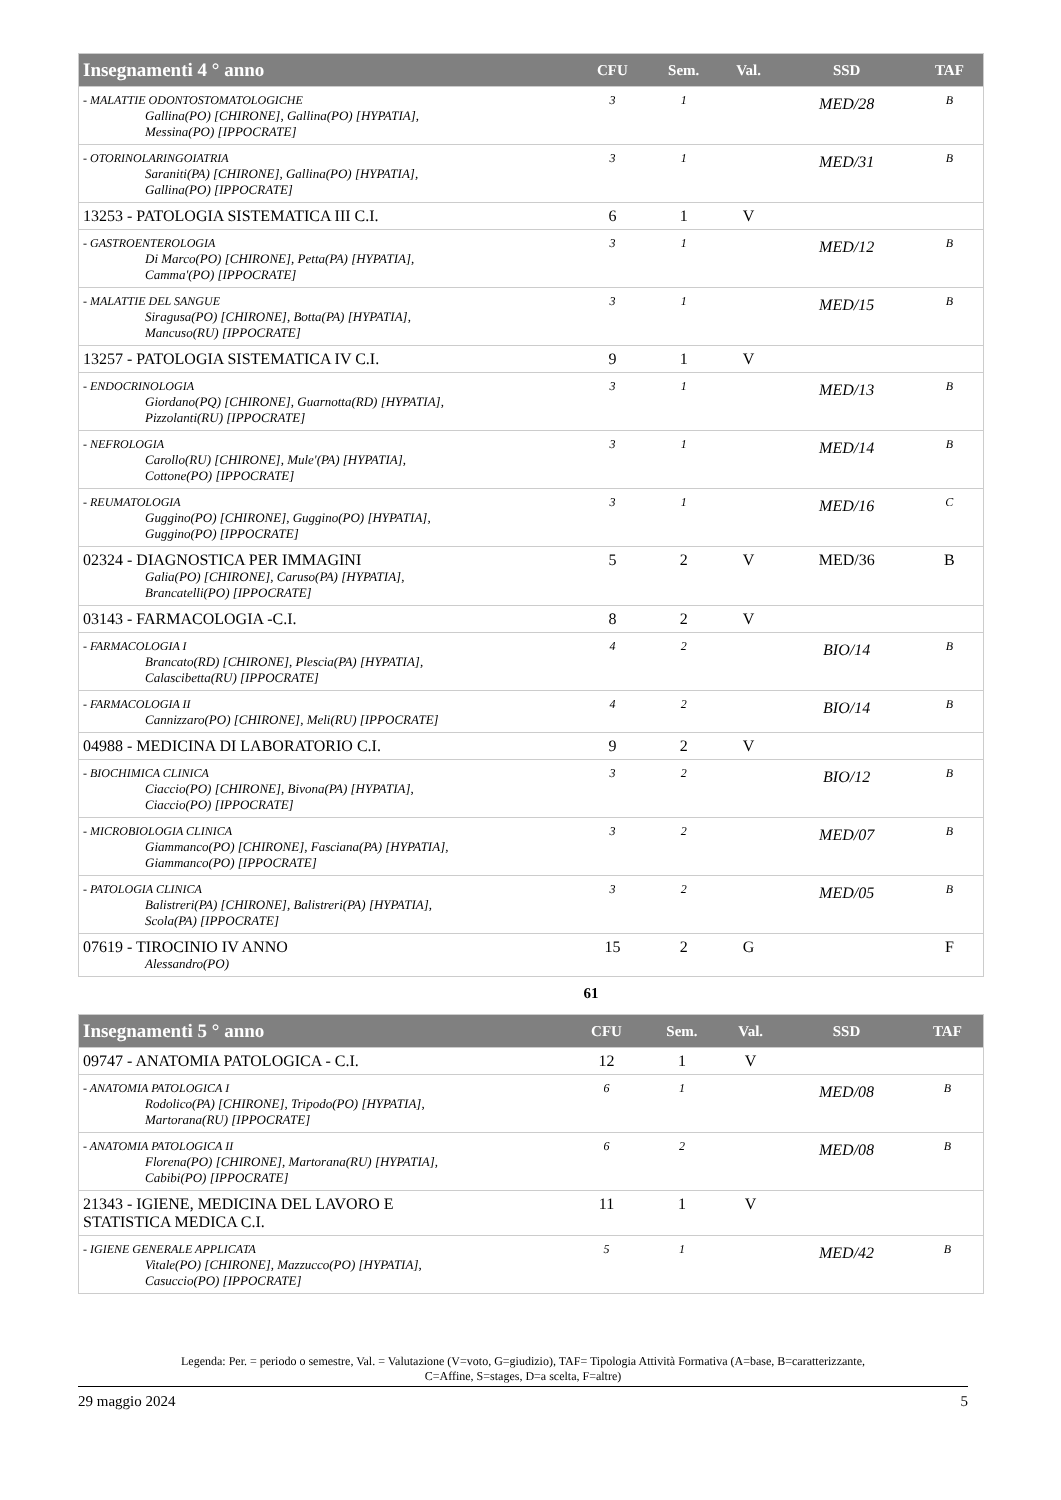| Insegnamenti 4 ° anno | CFU | Sem. | Val. | SSD | TAF |
| --- | --- | --- | --- | --- | --- |
| - MALATTIE ODONTOSTOMATOLOGICHE Gallina(PO) [CHIRONE], Gallina(PO) [HYPATIA], Messina(PO) [IPPOCRATE] | 3 | 1 | | MED/28 | B |
| - OTORINOLARINGOIATRIA Saraniti(PA) [CHIRONE], Gallina(PO) [HYPATIA], Gallina(PO) [IPPOCRATE] | 3 | 1 | | MED/31 | B |
| 13253 - PATOLOGIA SISTEMATICA III C.I. | 6 | 1 | V | | |
| - GASTROENTEROLOGIA Di Marco(PO) [CHIRONE], Petta(PA) [HYPATIA], Camma'(PO) [IPPOCRATE] | 3 | 1 | | MED/12 | B |
| - MALATTIE DEL SANGUE Siragusa(PO) [CHIRONE], Botta(PA) [HYPATIA], Mancuso(RU) [IPPOCRATE] | 3 | 1 | | MED/15 | B |
| 13257 - PATOLOGIA SISTEMATICA IV C.I. | 9 | 1 | V | | |
| - ENDOCRINOLOGIA Giordano(PQ) [CHIRONE], Guarnotta(RD) [HYPATIA], Pizzolanti(RU) [IPPOCRATE] | 3 | 1 | | MED/13 | B |
| - NEFROLOGIA Carollo(RU) [CHIRONE], Mule'(PA) [HYPATIA], Cottone(PO) [IPPOCRATE] | 3 | 1 | | MED/14 | B |
| - REUMATOLOGIA Guggino(PO) [CHIRONE], Guggino(PO) [HYPATIA], Guggino(PO) [IPPOCRATE] | 3 | 1 | | MED/16 | C |
| 02324 - DIAGNOSTICA PER IMMAGINI Galia(PO) [CHIRONE], Caruso(PA) [HYPATIA], Brancatelli(PO) [IPPOCRATE] | 5 | 2 | V | MED/36 | B |
| 03143 - FARMACOLOGIA -C.I. | 8 | 2 | V | | |
| - FARMACOLOGIA I Brancato(RD) [CHIRONE], Plescia(PA) [HYPATIA], Calascibetta(RU) [IPPOCRATE] | 4 | 2 | | BIO/14 | B |
| - FARMACOLOGIA II Cannizzaro(PO) [CHIRONE], Meli(RU) [IPPOCRATE] | 4 | 2 | | BIO/14 | B |
| 04988 - MEDICINA DI LABORATORIO C.I. | 9 | 2 | V | | |
| - BIOCHIMICA CLINICA Ciaccio(PO) [CHIRONE], Bivona(PA) [HYPATIA], Ciaccio(PO) [IPPOCRATE] | 3 | 2 | | BIO/12 | B |
| - MICROBIOLOGIA CLINICA Giammanco(PO) [CHIRONE], Fasciana(PA) [HYPATIA], Giammanco(PO) [IPPOCRATE] | 3 | 2 | | MED/07 | B |
| - PATOLOGIA CLINICA Balistreri(PA) [CHIRONE], Balistreri(PA) [HYPATIA], Scola(PA) [IPPOCRATE] | 3 | 2 | | MED/05 | B |
| 07619 - TIROCINIO IV ANNO Alessandro(PO) | 15 | 2 | G | | F |
61
| Insegnamenti 5 ° anno | CFU | Sem. | Val. | SSD | TAF |
| --- | --- | --- | --- | --- | --- |
| 09747 - ANATOMIA PATOLOGICA - C.I. | 12 | 1 | V | | |
| - ANATOMIA PATOLOGICA I Rodolico(PA) [CHIRONE], Tripodo(PO) [HYPATIA], Martorana(RU) [IPPOCRATE] | 6 | 1 | | MED/08 | B |
| - ANATOMIA PATOLOGICA II Florena(PO) [CHIRONE], Martorana(RU) [HYPATIA], Cabibi(PO) [IPPOCRATE] | 6 | 2 | | MED/08 | B |
| 21343 - IGIENE, MEDICINA DEL LAVORO E STATISTICA MEDICA C.I. | 11 | 1 | V | | |
| - IGIENE GENERALE APPLICATA Vitale(PO) [CHIRONE], Mazzucco(PO) [HYPATIA], Casuccio(PO) [IPPOCRATE] | 5 | 1 | | MED/42 | B |
Legenda: Per. = periodo o semestre, Val. = Valutazione (V=voto, G=giudizio), TAF= Tipologia Attività Formativa (A=base, B=caratterizzante,
C=Affine, S=stages, D=a scelta, F=altre)
29 maggio 2024 5